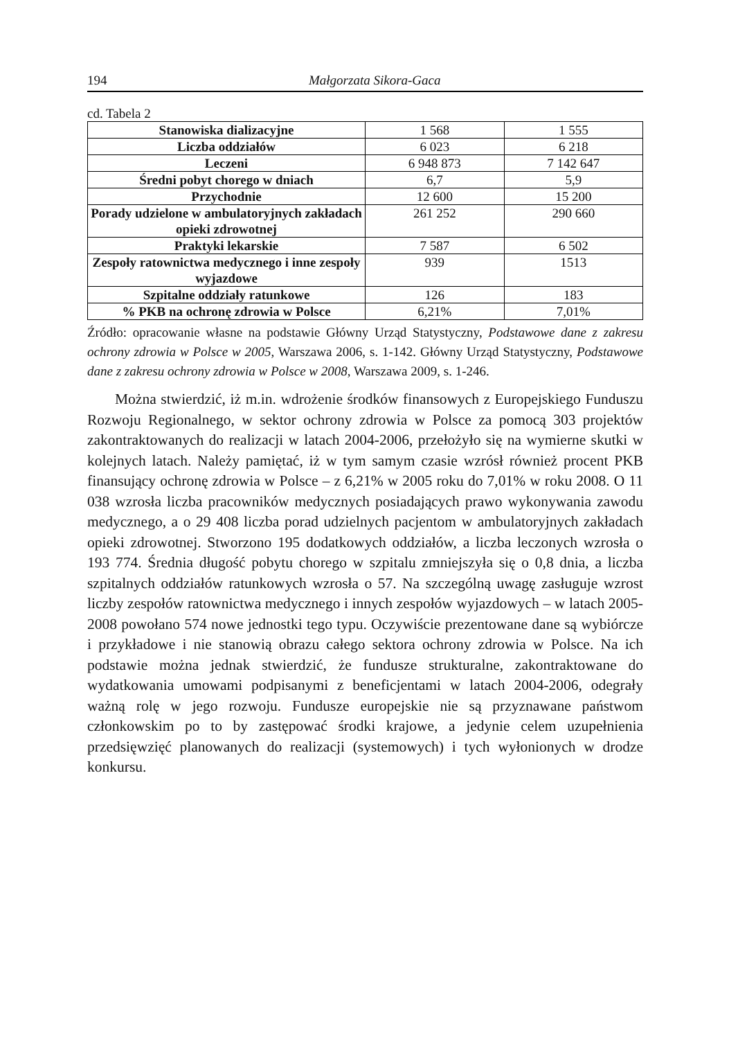194 Małgorzata Sikora-Gaca
cd. Tabela 2
| Stanowiska dializacyjne | 1 568 | 1 555 |
| Liczba oddziałów | 6 023 | 6 218 |
| Leczeni | 6 948 873 | 7 142 647 |
| Średni pobyt chorego w dniach | 6,7 | 5,9 |
| Przychodnie | 12 600 | 15 200 |
| Porady udzielone w ambulatoryjnych zakładach opieki zdrowotnej | 261 252 | 290 660 |
| Praktyki lekarskie | 7 587 | 6 502 |
| Zespoły ratownictwa medycznego i inne zespoły wyjazdowe | 939 | 1513 |
| Szpitalne oddziały ratunkowe | 126 | 183 |
| % PKB na ochronę zdrowia w Polsce | 6,21% | 7,01% |
Źródło: opracowanie własne na podstawie Główny Urząd Statystyczny, Podstawowe dane z zakresu ochrony zdrowia w Polsce w 2005, Warszawa 2006, s. 1-142. Główny Urząd Statystyczny, Podstawowe dane z zakresu ochrony zdrowia w Polsce w 2008, Warszawa 2009, s. 1-246.
Można stwierdzić, iż m.in. wdrożenie środków finansowych z Europejskiego Funduszu Rozwoju Regionalnego, w sektor ochrony zdrowia w Polsce za pomocą 303 projektów zakontraktowanych do realizacji w latach 2004-2006, przełożyło się na wymierne skutki w kolejnych latach. Należy pamiętać, iż w tym samym czasie wzrósł również procent PKB finansujący ochronę zdrowia w Polsce – z 6,21% w 2005 roku do 7,01% w roku 2008. O 11 038 wzrosła liczba pracowników medycznych posiadających prawo wykonywania zawodu medycznego, a o 29 408 liczba porad udzielnych pacjentom w ambulatoryjnych zakładach opieki zdrowotnej. Stworzono 195 dodatkowych oddziałów, a liczba leczonych wzrosła o 193 774. Średnia długość pobytu chorego w szpitalu zmniejszyła się o 0,8 dnia, a liczba szpitalnych oddziałów ratunkowych wzrosła o 57. Na szczególną uwagę zasługuje wzrost liczby zespołów ratownictwa medycznego i innych zespołów wyjazdowych – w latach 2005-2008 powołano 574 nowe jednostki tego typu. Oczywiście prezentowane dane są wybiórcze i przykładowe i nie stanowią obrazu całego sektora ochrony zdrowia w Polsce. Na ich podstawie można jednak stwierdzić, że fundusze strukturalne, zakontraktowane do wydatkowania umowami podpisanymi z beneficjentami w latach 2004-2006, odegrały ważną rolę w jego rozwoju. Fundusze europejskie nie są przyznawane państwom członkowskim po to by zastępować środki krajowe, a jedynie celem uzupełnienia przedsięwzięć planowanych do realizacji (systemowych) i tych wyłonionych w drodze konkursu.